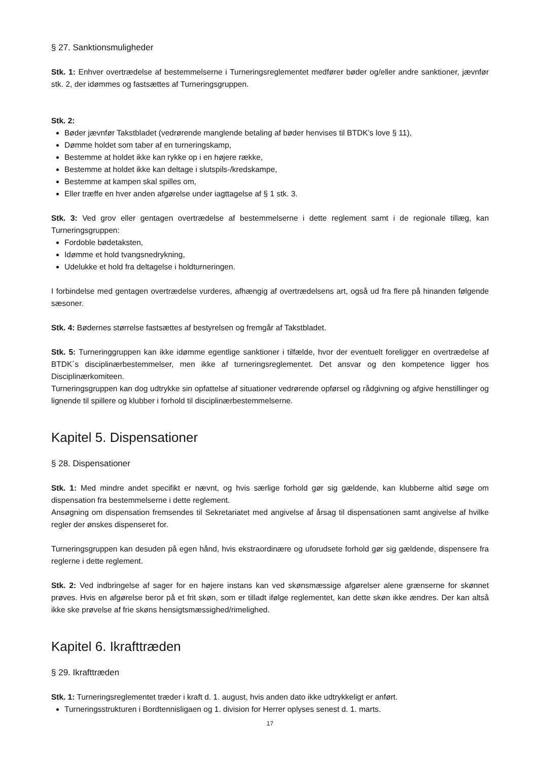§ 27. Sanktionsmuligheder
Stk. 1: Enhver overtrædelse af bestemmelserne i Turneringsreglementet medfører bøder og/eller andre sanktioner, jævnfør stk. 2, der idømmes og fastsættes af Turneringsgruppen.
Stk. 2:
Bøder jævnfør Takstbladet (vedrørende manglende betaling af bøder henvises til BTDK’s love § 11),
Dømme holdet som taber af en turneringskamp,
Bestemme at holdet ikke kan rykke op i en højere række,
Bestemme at holdet ikke kan deltage i slutspils-/kredskampe,
Bestemme at kampen skal spilles om,
Eller træffe en hver anden afgørelse under iagttagelse af § 1 stk. 3.
Stk. 3: Ved grov eller gentagen overtrædelse af bestemmelserne i dette reglement samt i de regionale tillæg, kan Turneringsgruppen:
Fordoble bødetaksten,
Idømme et hold tvangsnedrykning,
Udelukke et hold fra deltagelse i holdturneringen.
I forbindelse med gentagen overtrædelse vurderes, afhængig af overtrædelsens art, også ud fra flere på hinanden følgende sæsoner.
Stk. 4: Bødernes størrelse fastsættes af bestyrelsen og fremgår af Takstbladet.
Stk. 5: Turneringgruppen kan ikke idømme egentlige sanktioner i tilfælde, hvor der eventuelt foreligger en overtrædelse af BTDK´s disciplinærbestemmelser, men ikke af turneringsreglementet. Det ansvar og den kompetence ligger hos Disciplinærkomiteen.
Turneringsgruppen kan dog udtrykke sin opfattelse af situationer vedrørende opførsel og rådgivning og afgive henstillinger og lignende til spillere og klubber i forhold til disciplinærbestemmelserne.
Kapitel 5. Dispensationer
§ 28. Dispensationer
Stk. 1: Med mindre andet specifikt er nævnt, og hvis særlige forhold gør sig gældende, kan klubberne altid søge om dispensation fra bestemmelserne i dette reglement.
Ansøgning om dispensation fremsendes til Sekretariatet med angivelse af årsag til dispensationen samt angivelse af hvilke regler der ønskes dispenseret for.
Turneringsgruppen kan desuden på egen hånd, hvis ekstraordinære og uforudsete forhold gør sig gældende, dispensere fra reglerne i dette reglement.
Stk. 2: Ved indbringelse af sager for en højere instans kan ved skønsmæssige afgørelser alene grænserne for skønnet prøves. Hvis en afgørelse beror på et frit skøn, som er tilladt ifølge reglementet, kan dette skøn ikke ændres. Der kan altså ikke ske prøvelse af frie skøns hensigtsmæssighed/rimelighed.
Kapitel 6. Ikrafttræden
§ 29. Ikrafttræden
Stk. 1: Turneringsreglementet træder i kraft d. 1. august, hvis anden dato ikke udtrykkeligt er anført.
Turneringsstrukturen i Bordtennisligaen og 1. division for Herrer oplyses senest d. 1. marts.
17